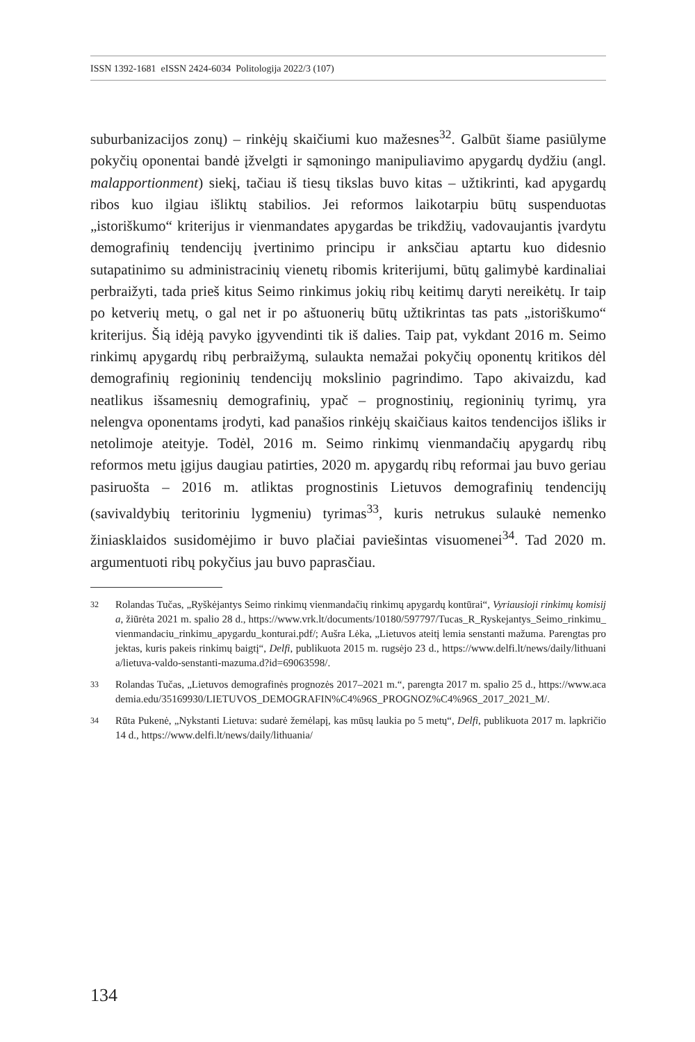ISSN 1392-1681 eISSN 2424-6034 Politologija 2022/3 (107)
suburbanizacijos zonų) – rinkėjų skaičiumi kuo mažesnes<sup>32</sup>. Galbūt šiame pasiūlyme pokyčių oponentai bandė įžvelgti ir sąmoningo manipuliavimo apygardų dydžiu (angl. malapportionment) siekį, tačiau iš tiesų tikslas buvo kitas – užtikrinti, kad apygardų ribos kuo ilgiau išliktų stabilios. Jei reformos laikotarpiu būtų suspenduotas „istoriškumo“ kriterijus ir vienmandates apygardas be trikdžių, vadovaujantis įvardytu demografinių tendencijų įvertinimo principu ir anksčiau aptartu kuo didesnio sutapatinimo su administracinių vienetų ribomis kriterijumi, būtų galimybė kardinaliai perbraižyti, tada prieš kitus Seimo rinkimus jokių ribų keitimų daryti nereikėtų. Ir taip po ketverių metų, o gal net ir po aštuonerių būtų užtikrintas tas pats „istoriškumo“ kriterijus. Šią idėją pavyko įgyvendinti tik iš dalies. Taip pat, vykdant 2016 m. Seimo rinkimų apygardų ribų perbraižymą, sulaukta nemažai pokyčių oponentų kritikos dėl demografinių regioninių tendencijų mokslinio pagrindimo. Tapo akivaizdu, kad neatlikus išsamesnių demografinių, ypač – prognostinių, regioninių tyrimų, yra nelengva oponentams įrodyti, kad panašios rinkėjų skaičiaus kaitos tendencijos išliks ir netolimoje ateityje. Todėl, 2016 m. Seimo rinkimų vienmandačių apygardų ribų reformos metu įgijus daugiau patirties, 2020 m. apygardų ribų reformai jau buvo geriau pasiruošta – 2016 m. atliktas prognostinis Lietuvos demografinių tendencijų (savivaldybių teritoriniu lygmeniu) tyrimas<sup>33</sup>, kuris netrukus sulaukė nemenko žiniasklaidos susidomėjimo ir buvo plačiai paviešintas visuomenei<sup>34</sup>. Tad 2020 m. argumentuoti ribų pokyčius jau buvo paprasčiau.
32 Rolandas Tučas, „Ryškėjantys Seimo rinkimų vienmandačių rinkimų apygardų kontūrai“, Vyriausioji rinkimų komisija, žiūrėta 2021 m. spalio 28 d., https://www.vrk.lt/documents/10180/597797/Tucas_R_Ryskejantys_Seimo_rinkimu_vienmandaciu_rinkimu_apygardu_konturai.pdf/; Aušra Lėka, „Lietuvos ateitį lemia senstanti mažuma. Parengtas projektas, kuris pakeis rinkimų baigtį“, Delfi, publikuota 2015 m. rugsėjo 23 d., https://www.delfi.lt/news/daily/lithuania/lietuva-valdo-senstanti-mazuma.d?id=69063598/.
33 Rolandas Tučas, „Lietuvos demografinės prognozės 2017–2021 m.“, parengta 2017 m. spalio 25 d., https://www.academia.edu/35169930/LIETUVOS_DEMOGRAFIN%C4%96S_PROGNOZ%C4%96S_2017_2021_M/.
34 Rūta Pukenė, „Nykstanti Lietuva: sudarė žemėlapį, kas mūsų laukia po 5 metų“, Delfi, publikuota 2017 m. lapkričio 14 d., https://www.delfi.lt/news/daily/lithuania/
134